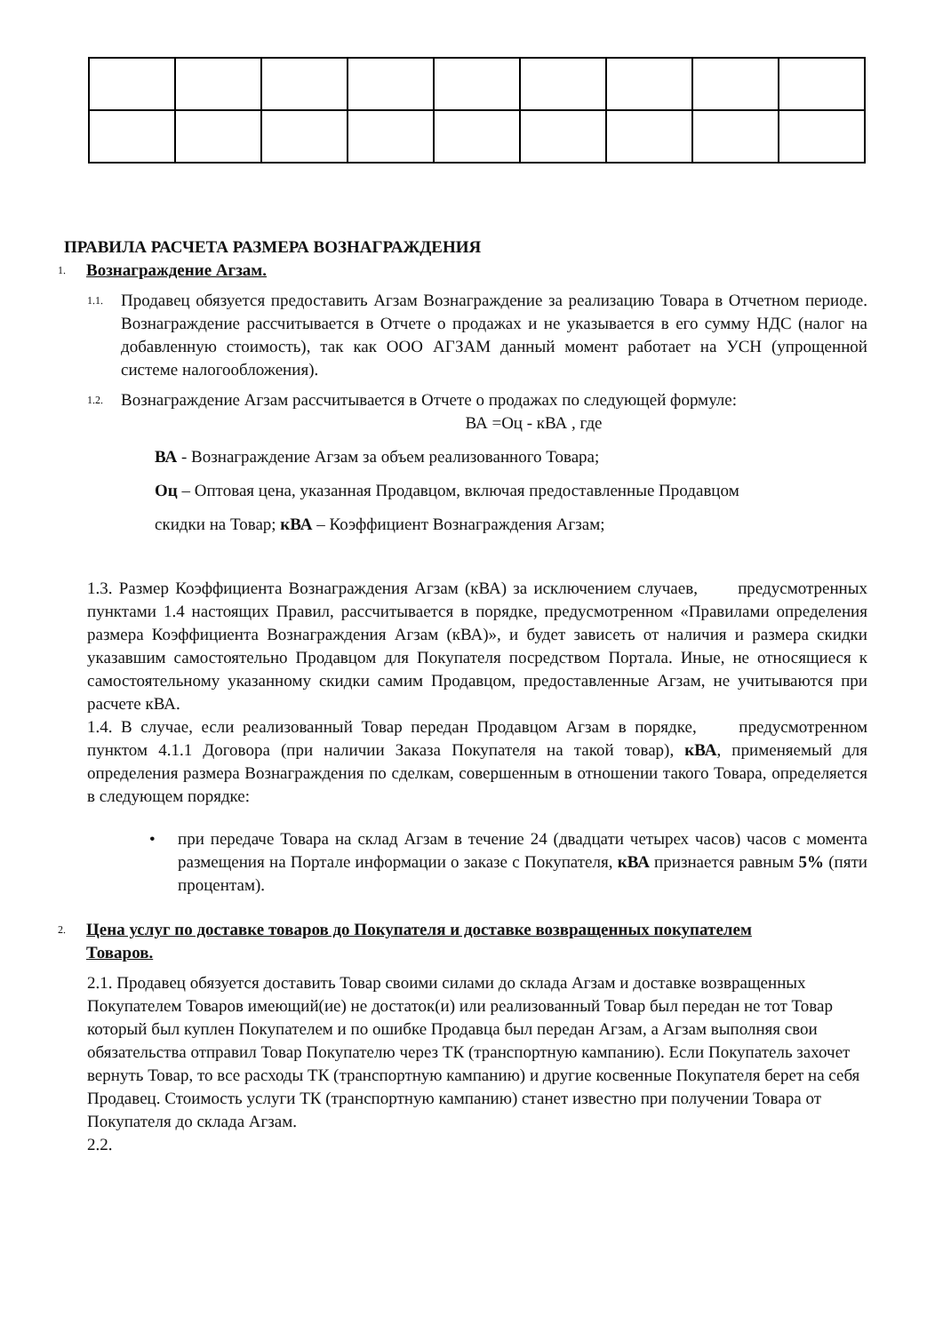ПРАВИЛА РАСЧЕТА РАЗМЕРА ВОЗНАГРАЖДЕНИЯ
1. Вознаграждение Агзам.
1.1. Продавец обязуется предоставить Агзам Вознаграждение за реализацию Товара в Отчетном периоде. Вознаграждение рассчитывается в Отчете о продажах и не указывается в его сумму НДС (налог на добавленную стоимость), так как ООО АГЗАМ данный момент работает на УСН (упрощенной системе налогообложения).
1.2. Вознаграждение Агзам рассчитывается в Отчете о продажах по следующей формуле:
ВА =Оц - кВА , где
ВА - Вознаграждение Агзам за объем реализованного Товара;
Оц – Оптовая цена, указанная Продавцом, включая предоставленные Продавцом
скидки на Товар; кВА – Коэффициент Вознаграждения Агзам;
1.3. Размер Коэффициента Вознаграждения Агзам (кВА) за исключением случаев, предусмотренных пунктами 1.4 настоящих Правил, рассчитывается в порядке, предусмотренном «Правилами определения размера Коэффициента Вознаграждения Агзам (кВА)», и будет зависеть от наличия и размера скидки указавшим самостоятельно Продавцом для Покупателя посредством Портала. Иные, не относящиеся к самостоятельному указанному скидки самим Продавцом, предоставленные Агзам, не учитываются при расчете кВА.
1.4. В случае, если реализованный Товар передан Продавцом Агзам в порядке, предусмотренном пунктом 4.1.1 Договора (при наличии Заказа Покупателя на такой товар), кВА, применяемый для определения размера Вознаграждения по сделкам, совершенным в отношении такого Товара, определяется в следующем порядке:
• при передаче Товара на склад Агзам в течение 24 (двадцати четырех часов) часов с момента размещения на Портале информации о заказе с Покупателя, кВА признается равным 5% (пяти процентам).
2. Цена услуг по доставке товаров до Покупателя и доставке возвращенных покупателем
Товаров.
2.1. Продавец обязуется доставить Товар своими силами до склада Агзам и доставке возвращенных Покупателем Товаров имеющий(ие) не достаток(и) или реализованный Товар был передан не тот Товар который был куплен Покупателем и по ошибке Продавца был передан Агзам, а Агзам выполняя свои обязательства отправил Товар Покупателю через ТК (транспортную кампанию). Если Покупатель захочет вернуть Товар, то все расходы ТК (транспортную кампанию) и другие косвенные Покупателя берет на себя Продавец. Стоимость услуги ТК (транспортную кампанию) станет известно при получении Товара от Покупателя до склада Агзам.
2.2.